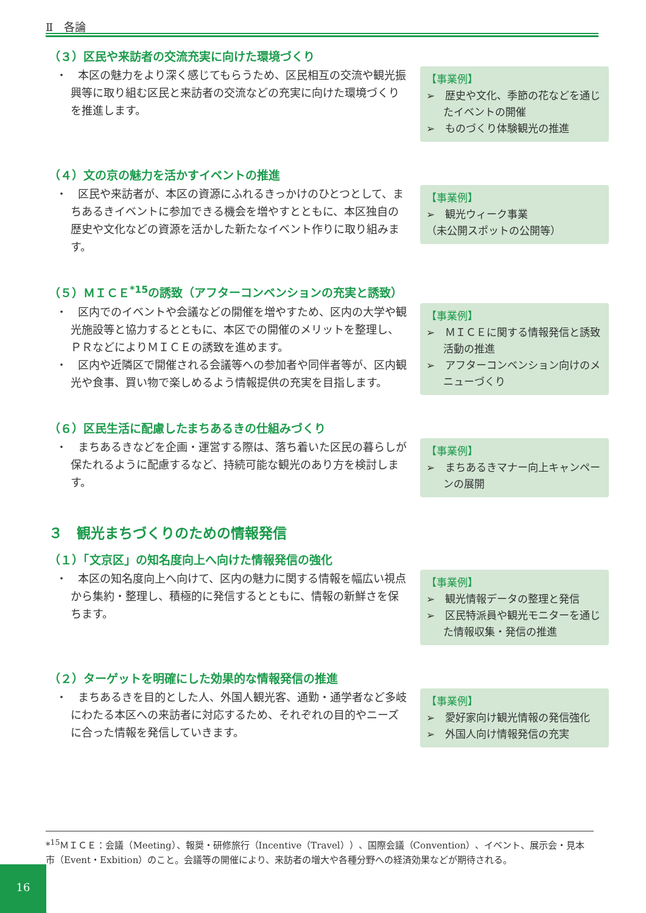Ⅱ　各論
（３）区民や来訪者の交流充実に向けた環境づくり
・　本区の魅力をより深く感じてもらうため、区民相互の交流や観光振興等に取り組む区民と来訪者の交流などの充実に向けた環境づくりを推進します。
【事業例】
➢　歴史や文化、季節の花などを通じたイベントの開催
➢　ものづくり体験観光の推進
（４）文の京の魅力を活かすイベントの推進
・　区民や来訪者が、本区の資源にふれるきっかけのひとつとして、まちあるきイベントに参加できる機会を増やすとともに、本区独自の歴史や文化などの資源を活かした新たなイベント作りに取り組みます。
【事業例】
➢　観光ウィーク事業
（未公開スポットの公開等）
（５）ＭＩＣＥ<sup>*15</sup>の誘致（アフターコンベンションの充実と誘致）
・　区内でのイベントや会議などの開催を増やすため、区内の大学や観光施設等と協力するとともに、本区での開催のメリットを整理し、ＰＲなどによりＭＩＣＥの誘致を進めます。
・　区内や近隣区で開催される会議等への参加者や同伴者等が、区内観光や食事、買い物で楽しめるよう情報提供の充実を目指します。
【事業例】
➢　ＭＩＣＥに関する情報発信と誘致活動の推進
➢　アフターコンベンション向けのメニューづくり
（６）区民生活に配慮したまちあるきの仕組みづくり
・　まちあるきなどを企画・運営する際は、落ち着いた区民の暮らしが保たれるように配慮するなど、持続可能な観光のあり方を検討します。
【事業例】
➢　まちあるきマナー向上キャンペーンの展開
３　観光まちづくりのための情報発信
（１）「文京区」の知名度向上へ向けた情報発信の強化
・　本区の知名度向上へ向けて、区内の魅力に関する情報を幅広い視点から集約・整理し、積極的に発信するとともに、情報の新鮮さを保ちます。
【事業例】
➢　観光情報データの整理と発信
➢　区民特派員や観光モニターを通じた情報収集・発信の推進
（２）ターゲットを明確にした効果的な情報発信の推進
・　まちあるきを目的とした人、外国人観光客、通勤・通学者など多岐にわたる本区への来訪者に対応するため、それぞれの目的やニーズに合った情報を発信していきます。
【事業例】
➢　愛好家向け観光情報の発信強化
➢　外国人向け情報発信の充実
*<sup>15</sup>ＭＩＣＥ：会議（Meeting）、報奨・研修旅行（Incentive（Travel））、国際会議（Convention）、イベント、展示会・見本市（Event・Exbition）のこと。会議等の開催により、来訪者の増大や各種分野への経済効果などが期待される。
16